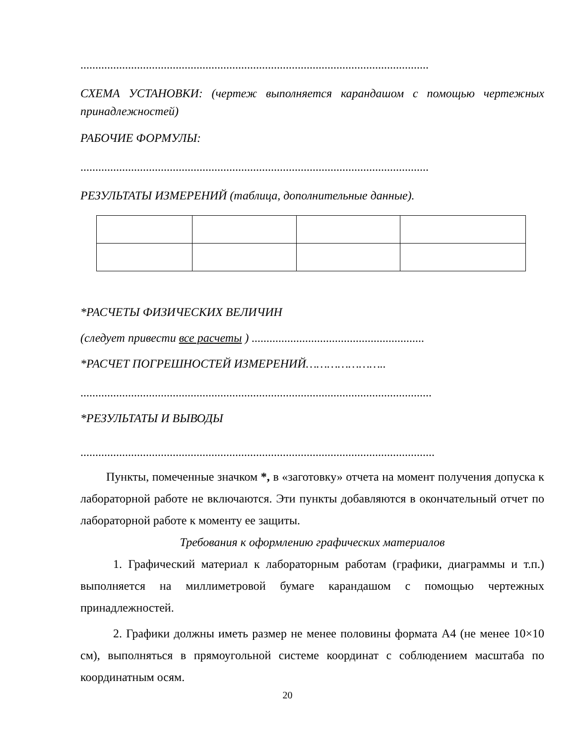.....................................................................................................................
СХЕМА УСТАНОВКИ: (чертеж выполняется карандашом с помощью чертежных принадлежностей)
РАБОЧИЕ ФОРМУЛЫ:
.....................................................................................................................
РЕЗУЛЬТАТЫ ИЗМЕРЕНИЙ (таблица, дополнительные данные).
*РАСЧЕТЫ ФИЗИЧЕСКИХ ВЕЛИЧИН
(следует привести все расчеты ) ..........................................................
*РАСЧЕТ ПОГРЕШНОСТЕЙ ИЗМЕРЕНИЙ…………………..
......................................................................................................................
*РЕЗУЛЬТАТЫ И ВЫВОДЫ
.......................................................................................................................
Пункты, помеченные значком *, в «заготовку» отчета на момент получения допуска к лабораторной работе не включаются. Эти пункты добавляются в окончательный отчет по лабораторной работе к моменту ее защиты.
Требования к оформлению графических материалов
1. Графический материал к лабораторным работам (графики, диаграммы и т.п.) выполняется на миллиметровой бумаге карандашом с помощью чертежных принадлежностей.
2. Графики должны иметь размер не менее половины формата А4 (не менее 10×10 см), выполняться в прямоугольной системе координат с соблюдением масштаба по координатным осям.
20